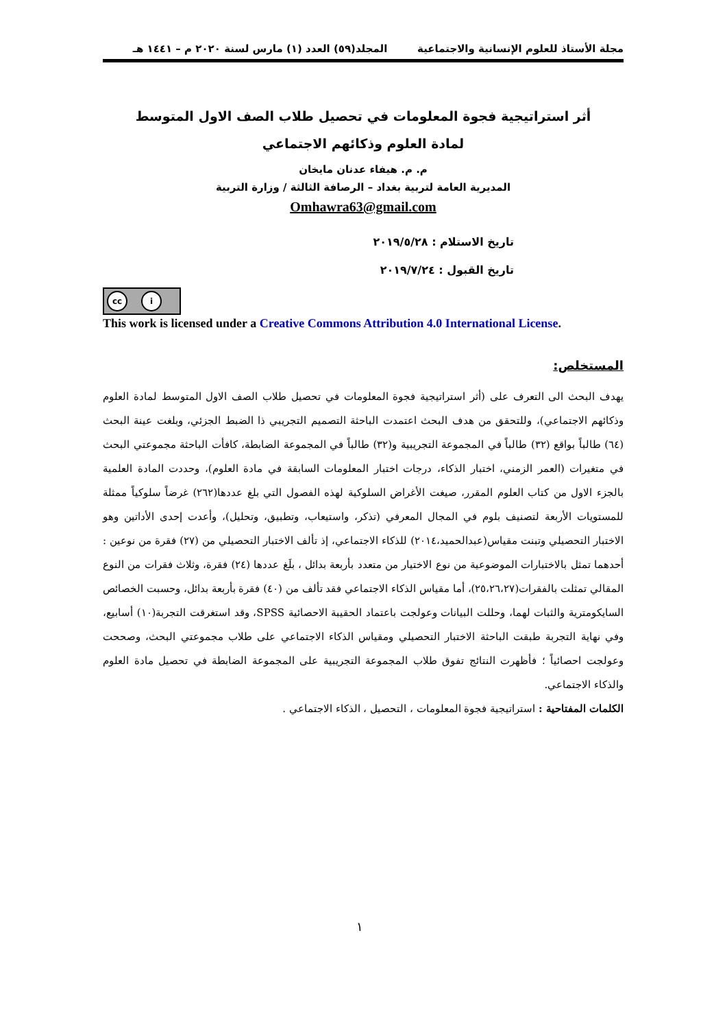مجلة الأستاذ للعلوم الإنسانية والاجتماعية المجلد(٥٩) العدد (١) مارس لسنة ٢٠٢٠ م – ١٤٤١ هـ
أثر استراتيجية فجوة المعلومات في تحصيل طلاب الصف الاول المتوسط
لمادة العلوم وذكائهم الاجتماعي
م. م. هيفاء عدنان مايخان
المديرية العامة لتربية بغداد – الرصافة الثالثة / وزارة التربية
Omhawra63@gmail.com
تاريخ الاستلام : ٢٠١٩/٥/٢٨
تاريخ القبول : ٢٠١٩/٧/٢٤
cc i
This work is licensed under a Creative Commons Attribution 4.0 International License.
المستخلص:
يهدف البحث الى التعرف على (أثر استراتيجية فجوة المعلومات في تحصيل طلاب الصف الاول المتوسط لمادة العلوم وذكائهم الاجتماعي)، وللتحقق من هدف البحث اعتمدت الباحثة التصميم التجريبي ذا الضبط الجزئي، وبلغت عينة البحث (٦٤) طالباً بواقع (٣٢) طالباً في المجموعة التجريبية و(٣٢) طالباً في المجموعة الضابطة، كافأت الباحثة مجموعتي البحث في متغيرات (العمر الزمني، اختبار الذكاء، درجات اختبار المعلومات السابقة في مادة العلوم)، وحددت المادة العلمية بالجزء الاول من كتاب العلوم المقرر، صيغت الأغراض السلوكية لهذه الفصول التي بلغ عددها(٢٦٢) غرضاً سلوكياً ممثلة للمستويات الأربعة لتصنيف بلوم في المجال المعرفي (تذكر، واستيعاب، وتطبيق، وتحليل)، وأعدت إحدى الأداتين وهو الاختبار التحصيلي وتبنت مقياس(عبدالحميد،٢٠١٤) للذكاء الاجتماعي، إذ تألف الاختبار التحصيلي من (٢٧) فقرة من نوعين : أحدهما تمثل بالاختبارات الموضوعية من نوع الاختيار من متعدد بأربعة بدائل ، بلَغ عددها (٢٤) فقرة، وثلاث فقرات من النوع المقالي تمثلت بالفقرات(٢٥،٢٦،٢٧)، أما مقياس الذكاء الاجتماعي فقد تألف من (٤٠) فقرة بأربعة بدائل، وحسبت الخصائص السايكومترية والثبات لهما، وحللت البيانات وعولجت باعتماد الحقيبة الاحصائية SPSS، وقد استغرقت التجربة(١٠) أسابيع، وفي نهاية التجربة طبقت الباحثة الاختبار التحصيلي ومقياس الذكاء الاجتماعي على طلاب مجموعتي البحث، وصححت وعولجت احصائياً ؛ فأظهرت النتائج تفوق طلاب المجموعة التجريبية على المجموعة الضابطة في تحصيل مادة العلوم والذكاء الاجتماعي.
الكلمات المفتاحية : استراتيجية فجوة المعلومات ، التحصيل ، الذكاء الاجتماعي .
١